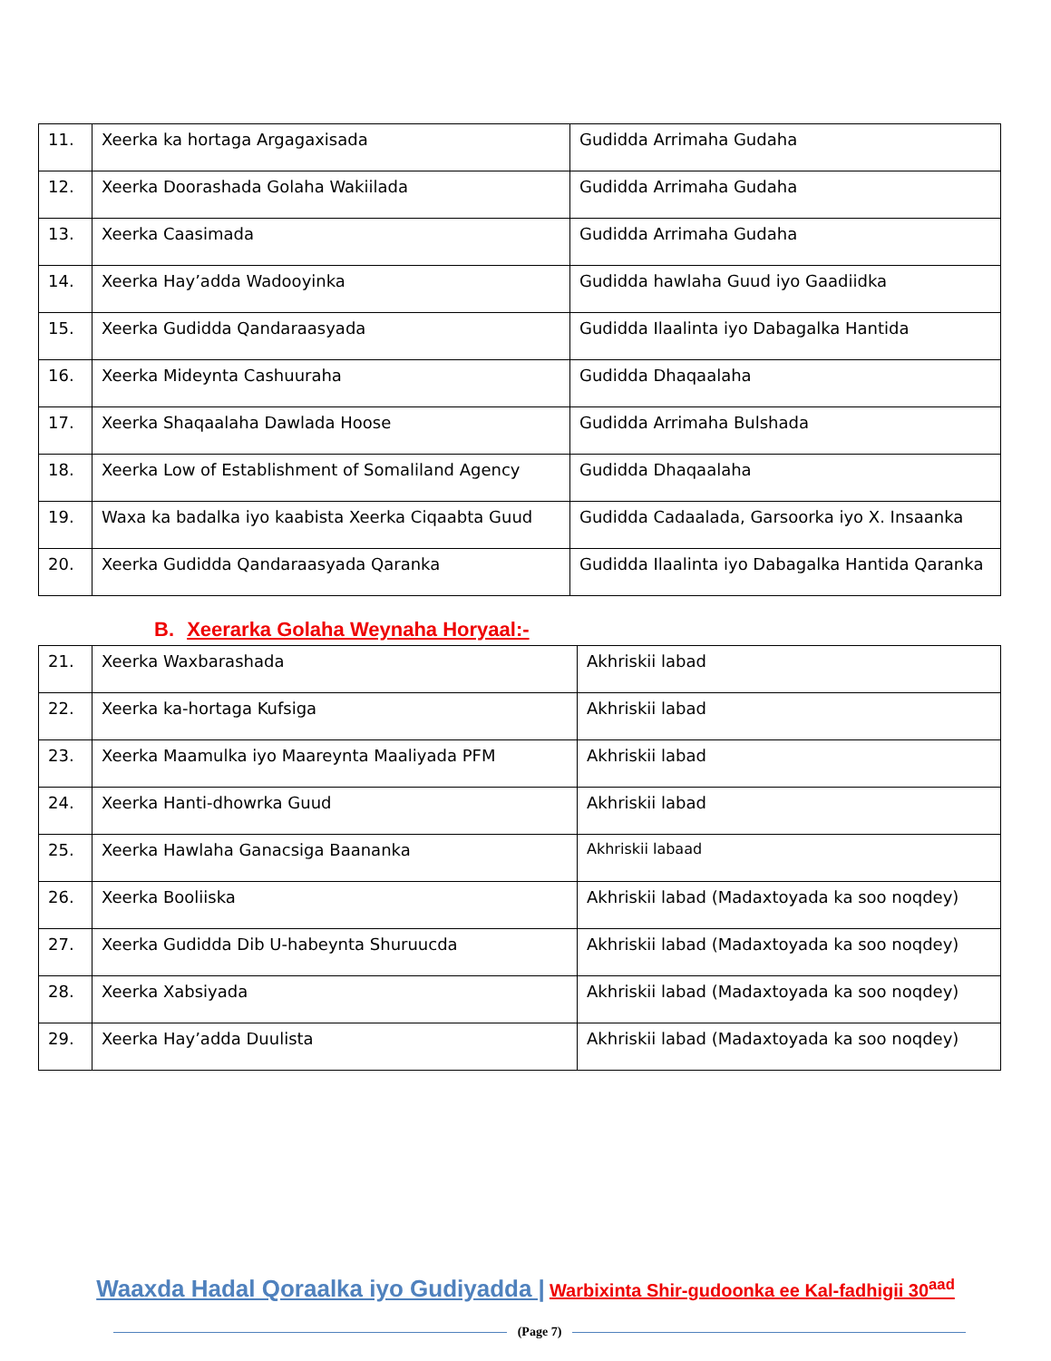| 11. | Xeerka ka hortaga Argagaxisada | Gudidda Arrimaha Gudaha |
| 12. | Xeerka Doorashada Golaha Wakiilada | Gudidda Arrimaha Gudaha |
| 13. | Xeerka Caasimada | Gudidda Arrimaha Gudaha |
| 14. | Xeerka Hay’adda Wadooyinka | Gudidda hawlaha Guud iyo Gaadiidka |
| 15. | Xeerka Gudidda Qandaraasyada | Gudidda Ilaalinta iyo Dabagalka Hantida |
| 16. | Xeerka Mideynta Cashuuraha | Gudidda Dhaqaalaha |
| 17. | Xeerka Shaqaalaha Dawlada Hoose | Gudidda Arrimaha Bulshada |
| 18. | Xeerka Low of Establishment of Somaliland Agency | Gudidda Dhaqaalaha |
| 19. | Waxa ka badalka iyo kaabista Xeerka Ciqaabta Guud | Gudidda Cadaalada, Garsoorka iyo X. Insaanka |
| 20. | Xeerka Gudidda Qandaraasyada Qaranka | Gudidda Ilaalinta iyo Dabagalka Hantida Qaranka |
B. Xeerarka Golaha Weynaha Horyaal:-
| 21. | Xeerka Waxbarashada | Akhriskii labad |
| 22. | Xeerka ka-hortaga Kufsiga | Akhriskii labad |
| 23. | Xeerka Maamulka iyo Maareynta Maaliyada PFM | Akhriskii labad |
| 24. | Xeerka Hanti-dhowrka Guud | Akhriskii labad |
| 25. | Xeerka Hawlaha Ganacsiga Baananka | Akhriskii labaad |
| 26. | Xeerka Booliiska | Akhriskii labad (Madaxtoyada ka soo noqdey) |
| 27. | Xeerka Gudidda Dib U-habeynta Shuruucda | Akhriskii labad (Madaxtoyada ka soo noqdey) |
| 28. | Xeerka Xabsiyada | Akhriskii labad (Madaxtoyada ka soo noqdey) |
| 29. | Xeerka Hay’adda Duulista | Akhriskii labad (Madaxtoyada ka soo noqdey) |
Waaxda Hadal Qoraalka iyo Gudiyadda | Warbixinta Shir-gudoonka ee Kal-fadhigii 30<sup>aad</sup>
(Page 7)